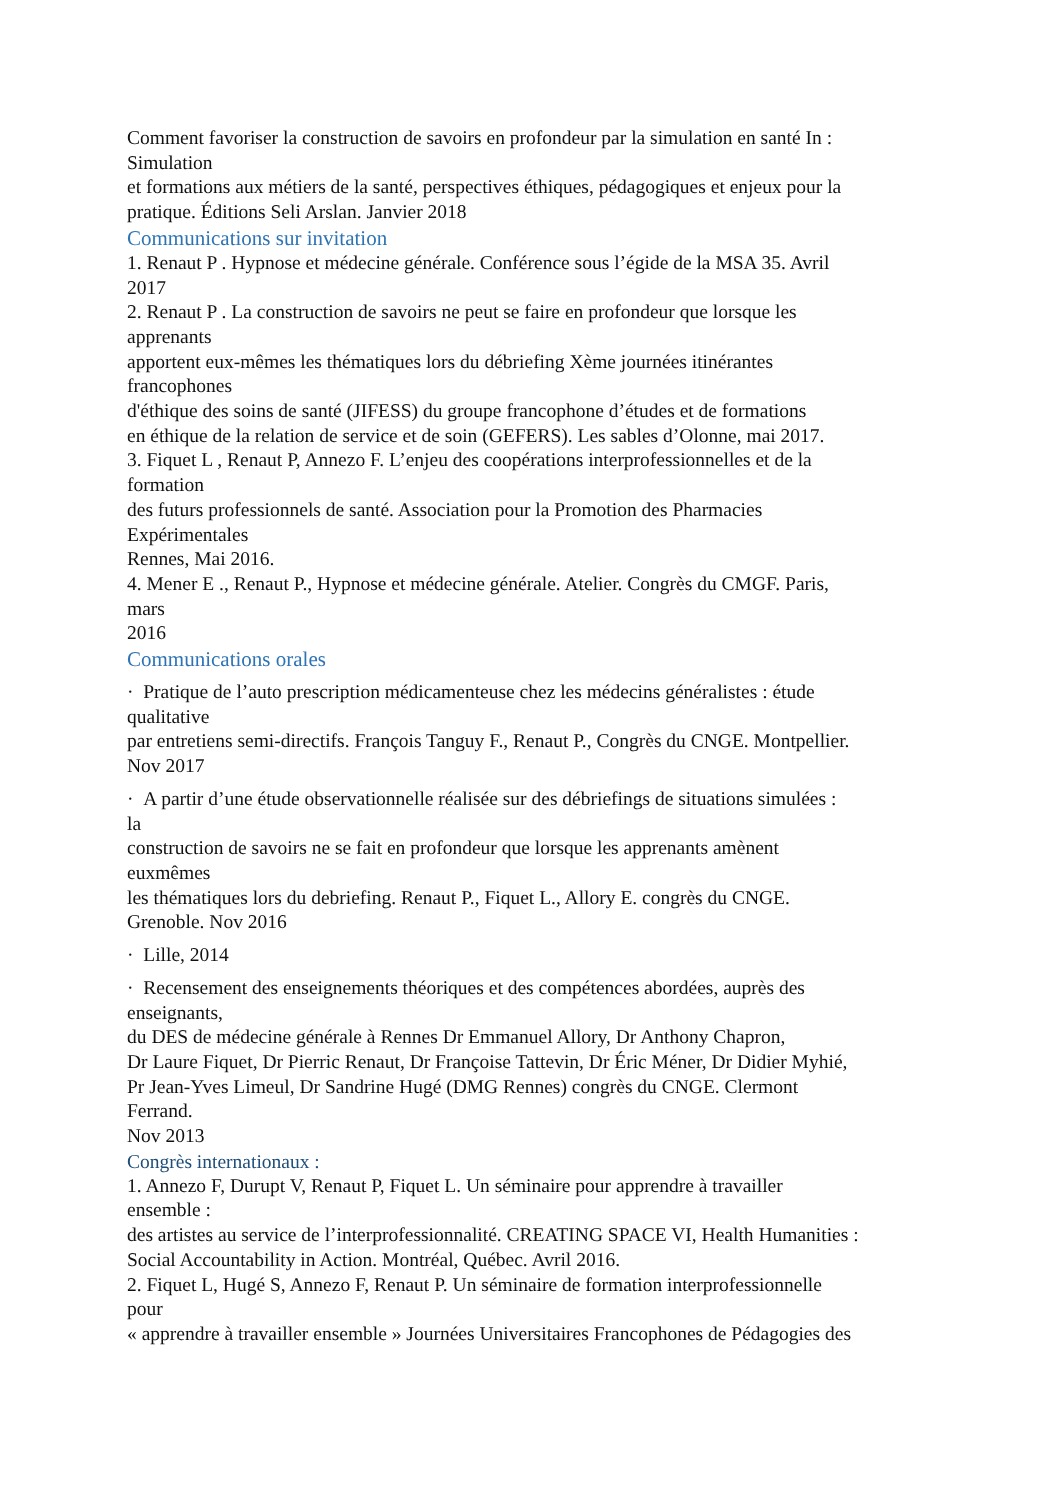Comment favoriser la construction de savoirs en profondeur par la simulation en santé In :
Simulation
et formations aux métiers de la santé, perspectives éthiques, pédagogiques et enjeux pour la
pratique. Éditions Seli Arslan. Janvier 2018
Communications sur invitation
1. Renaut P . Hypnose et médecine générale. Conférence sous l’égide de la MSA 35. Avril
2017
2. Renaut P . La construction de savoirs ne peut se faire en profondeur que lorsque les
apprenants
apportent eux-mêmes les thématiques lors du débriefing Xème journées itinérantes
francophones
d'éthique des soins de santé (JIFESS) du groupe francophone d’études et de formations
en éthique de la relation de service et de soin (GEFERS). Les sables d’Olonne, mai 2017.
3. Fiquet L , Renaut P, Annezo F. L’enjeu des coopérations interprofessionnelles et de la
formation
des futurs professionnels de santé. Association pour la Promotion des Pharmacies
Expérimentales
Rennes, Mai 2016.
4. Mener E ., Renaut P., Hypnose et médecine générale. Atelier. Congrès du CMGF. Paris,
mars
2016
Communications orales
· Pratique de l’auto prescription médicamenteuse chez les médecins généralistes : étude
qualitative
par entretiens semi-directifs. François Tanguy F., Renaut P., Congrès du CNGE. Montpellier.
Nov 2017
· A partir d’une étude observationnelle réalisée sur des débriefings de situations simulées :
la
construction de savoirs ne se fait en profondeur que lorsque les apprenants amènent
euxmêmes
les thématiques lors du debriefing. Renaut P., Fiquet L., Allory E. congrès du CNGE.
Grenoble. Nov 2016
· Lille, 2014
· Recensement des enseignements théoriques et des compétences abordées, auprès des
enseignants,
du DES de médecine générale à Rennes Dr Emmanuel Allory, Dr Anthony Chapron,
Dr Laure Fiquet, Dr Pierric Renaut, Dr Françoise Tattevin, Dr Éric Méner, Dr Didier Myhié,
Pr Jean-Yves Limeul, Dr Sandrine Hugé (DMG Rennes) congrès du CNGE. Clermont
Ferrand.
Nov 2013
Congrès internationaux :
1. Annezo F, Durupt V, Renaut P, Fiquet L. Un séminaire pour apprendre à travailler
ensemble :
des artistes au service de l’interprofessionnalité. CREATING SPACE VI, Health Humanities :
Social Accountability in Action. Montréal, Québec. Avril 2016.
2. Fiquet L, Hugé S, Annezo F, Renaut P. Un séminaire de formation interprofessionnelle
pour
« apprendre à travailler ensemble » Journées Universitaires Francophones de Pédagogies des